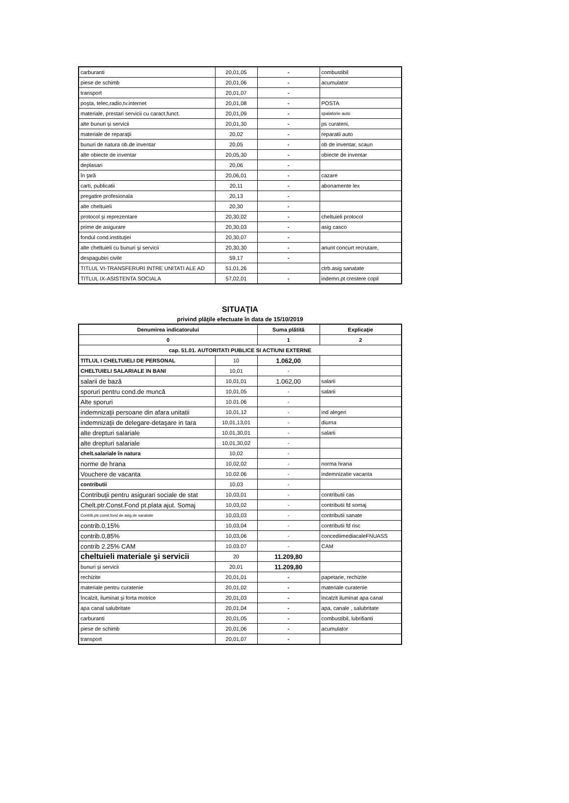| carburanti | 20,01,05 | - | combustibil |
| piese de schimb | 20,01,06 | - | acumulator |
| transport | 20,01,07 | - | |
| poşta, telec,radio,tv.internet | 20,01,08 | - | POSTA |
| materiale, prestari servicii cu caract,funct. | 20,01,09 | - | spalatorie auto |
| alte bunuri şi servicii | 20,01,30 | - | ps curateni, |
| materiale de reparaţii | 20,02 | - | reparatii auto |
| bunuri de natura ob.de inventar | 20,05 | - | ob de inventar, scaun |
| alte obiecte de inventar | 20,05,30 | - | obiecte de inventar |
| deplasari | 20,06 | - | |
| în ţară | 20,06,01 | - | cazare |
| carti, publicatii | 20,11 | - | abonamente lex |
| pregatire profesionala | 20,13 | - | |
| alte cheltuieli | 20,30 | - | |
| protocol şi reprezentare | 20,30,02 | - | cheltuieli protocol |
| prime de asigurare | 20,30,03 | - | asig casco |
| fondul cond.instituţiei | 20,30,07 | - | |
| alte cheltuieli cu bunuri şi servicii | 20,30,30 | - | anunt concurt recrutare, |
| despagubiri civile | 59,17 | - | |
| TITLUL VI-TRANSFERURI INTRE UNITATI ALE AD | 51,01,26 | | ctrb.asig sanatate |
| TITLUL IX-ASISTENTA SOCIALA | 57,02,01 | - | indemn.pt crestere copil |
SITUAŢIA
privind plăţile efectuate în data de 15/10/2019
| Denumirea indicatorului | | Suma plătită | Explicaţie |
| --- | --- | --- | --- |
| 0 | | 1 | 2 |
| cap. 51.01. AUTORITATI PUBLICE SI ACTIUNI EXTERNE | | | |
| TITLUL I CHELTUIELI DE PERSONAL | 10 | 1.062,00 | |
| CHELTUIELI SALARIALE IN BANI | 10,01 | - | |
| salarii de bază | 10,01,01 | 1.062,00 | salarii |
| sporuri pentru cond.de muncă | 10,01,05 | - | salarii |
| Alte sporuri | 10.01.06 | - | |
| indemnizaţii persoane din afara unitatii | 10,01,12 | - | ind alegeri |
| indemnizaţii de delegare-detaşare in tara | 10,01,13,01 | - | diurna |
| alte drepturi salariale | 10,01,30,01 | - | salarii |
| alte drepturi salariale | 10,01,30,02 | - | |
| chelt.salariale în natura | 10,02 | - | |
| norme de hrana | 10,02,02 | - | norma hrana |
| Vouchere de vacanta | 10.02.06 | - | indemnizatie vacanta |
| contributii | 10,03 | - | |
| Contribuţii pentru asigurari sociale de stat | 10,03,01 | - | contributii cas |
| Chelt.ptr.Const.Fond pt.plata ajut. Somaj | 10,03,02 | - | contributii fd somaj |
| Contrib,ptr.const.fond de asig.de sanatate | 10,03,03 | - | contributii sanate |
| contrib.0,15% | 10,03,04 | - | contributii fd risc |
| contrib.0,85% | 10,03,06 | - | concediimediacaleFNUASS |
| contrib 2.25% CAM | 10.03.07 | - | CAM |
| cheltuieli materiale şi servicii | 20 | 11.209,80 | |
| bunuri şi servicii | 20,01 | 11.209,80 | |
| rechizite | 20,01,01 | - | papetarie, rechizite |
| materiale pentru curatenie | 20,01,02 | - | materiale curatenie |
| încalzit, iluminat şi forta motrice | 20,01,03 | - | incalzit iluminat apa canal |
| apa canal salubritate | 20,01,04 | - | apa, canale , salubritate |
| carburanti | 20,01,05 | - | combustibil, lubrifianti |
| piese de schimb | 20,01,06 | - | acumulator |
| transport | 20,01,07 | - | |